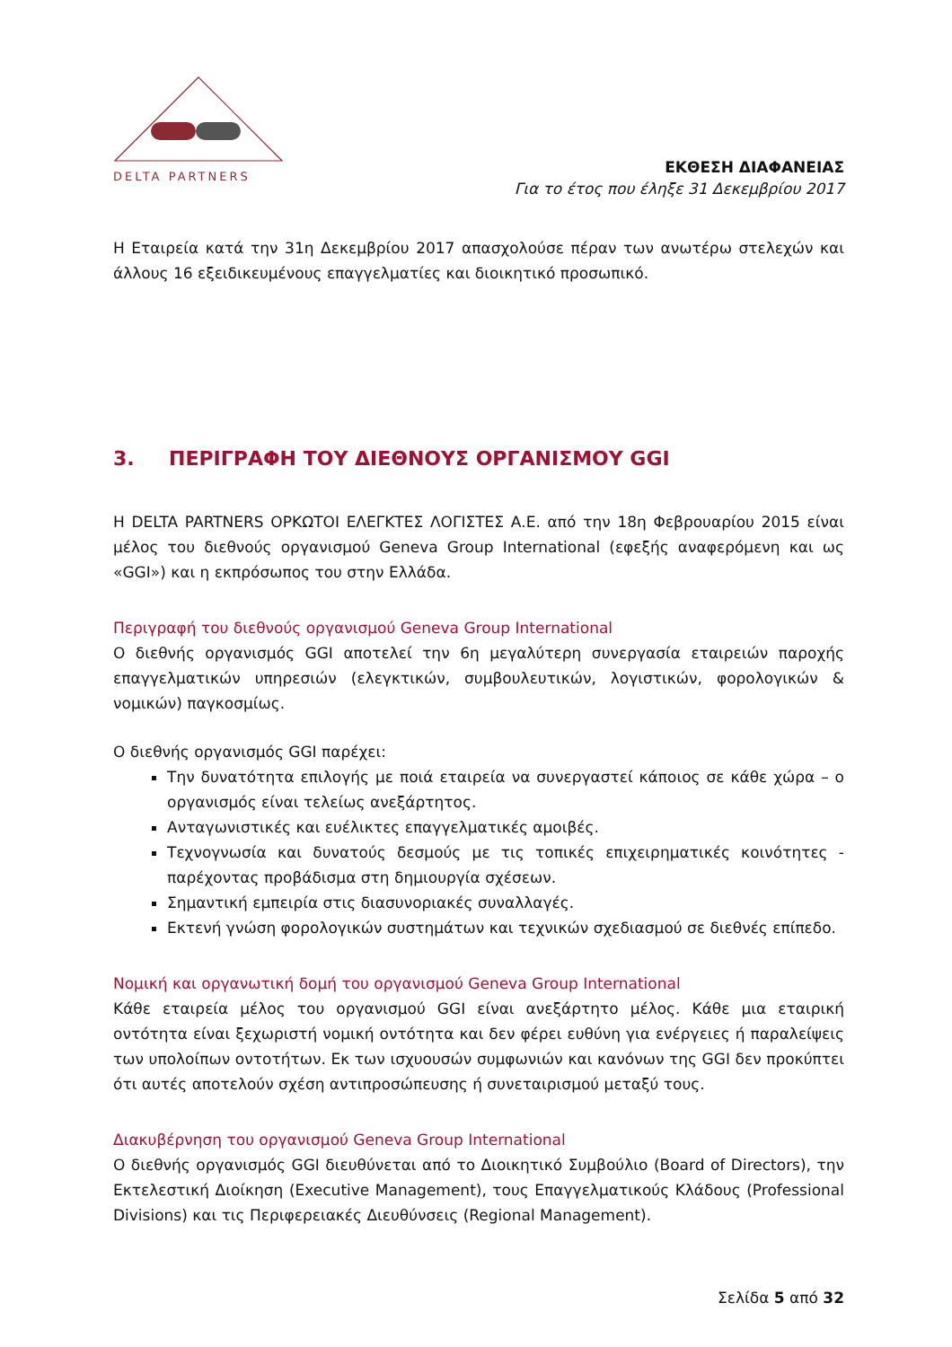DELTA PARTNERS
ΕΚΘΕΣΗ ΔΙΑΦΑΝΕΙΑΣ
Για το έτος που έληξε 31 Δεκεμβρίου 2017
Η Εταιρεία κατά την 31η Δεκεμβρίου 2017 απασχολούσε πέραν των ανωτέρω στελεχών και άλλους 16 εξειδικευμένους επαγγελματίες και διοικητικό προσωπικό.
3. ΠΕΡΙΓΡΑΦΗ ΤΟΥ ΔΙΕΘΝΟΥΣ ΟΡΓΑΝΙΣΜΟΥ GGI
Η DELTA PARTNERS ΟΡΚΩΤΟΙ ΕΛΕΓΚΤΕΣ ΛΟΓΙΣΤΕΣ Α.Ε. από την 18η Φεβρουαρίου 2015 είναι μέλος του διεθνούς οργανισμού Geneva Group International (εφεξής αναφερόμενη και ως «GGI») και η εκπρόσωπος του στην Ελλάδα.
Περιγραφή του διεθνούς οργανισμού Geneva Group International
Ο διεθνής οργανισμός GGI αποτελεί την 6η μεγαλύτερη συνεργασία εταιρειών παροχής επαγγελματικών υπηρεσιών (ελεγκτικών, συμβουλευτικών, λογιστικών, φορολογικών & νομικών) παγκοσμίως.
Ο διεθνής οργανισμός GGI παρέχει:
Την δυνατότητα επιλογής με ποιά εταιρεία να συνεργαστεί κάποιος σε κάθε χώρα – ο οργανισμός είναι τελείως ανεξάρτητος.
Ανταγωνιστικές και ευέλικτες επαγγελματικές αμοιβές.
Τεχνογνωσία και δυνατούς δεσμούς με τις τοπικές επιχειρηματικές κοινότητες - παρέχοντας προβάδισμα στη δημιουργία σχέσεων.
Σημαντική εμπειρία στις διασυνοριακές συναλλαγές.
Εκτενή γνώση φορολογικών συστημάτων και τεχνικών σχεδιασμού σε διεθνές επίπεδο.
Νομική και οργανωτική δομή του οργανισμού Geneva Group International
Κάθε εταιρεία μέλος του οργανισμού GGI είναι ανεξάρτητο μέλος. Κάθε μια εταιρική οντότητα είναι ξεχωριστή νομική οντότητα και δεν φέρει ευθύνη για ενέργειες ή παραλείψεις των υπολοίπων οντοτήτων. Εκ των ισχυουσών συμφωνιών και κανόνων της GGI δεν προκύπτει ότι αυτές αποτελούν σχέση αντιπροσώπευσης ή συνεταιρισμού μεταξύ τους.
Διακυβέρνηση του οργανισμού Geneva Group International
Ο διεθνής οργανισμός GGI διευθύνεται από το Διοικητικό Συμβούλιο (Board of Directors), την Εκτελεστική Διοίκηση (Executive Management), τους Επαγγελματικούς Κλάδους (Professional Divisions) και τις Περιφερειακές Διευθύνσεις (Regional Management).
Σελίδα 5 από 32